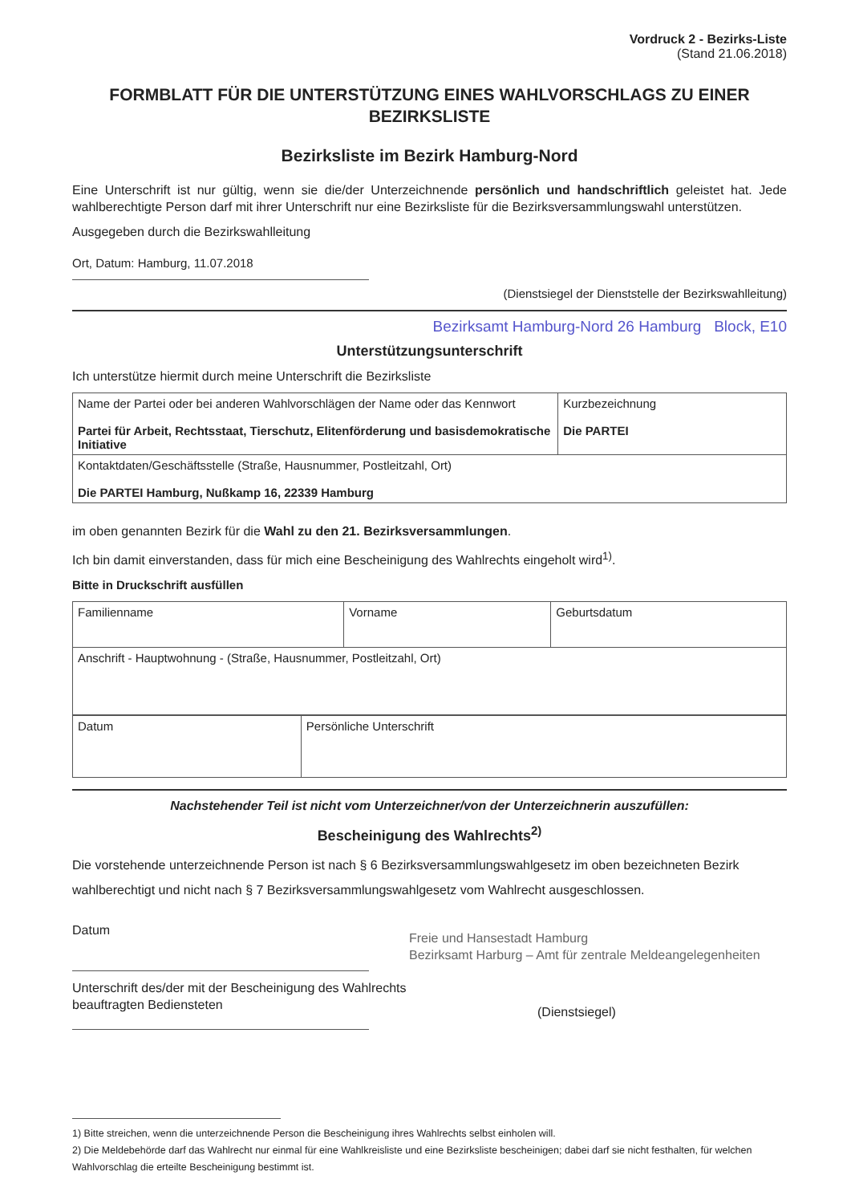Vordruck 2 - Bezirks-Liste
(Stand 21.06.2018)
FORMBLATT FÜR DIE UNTERSTÜTZUNG EINES WAHLVORSCHLAGS ZU EINER BEZIRKSLISTE
Bezirksliste im Bezirk Hamburg-Nord
Eine Unterschrift ist nur gültig, wenn sie die/der Unterzeichnende persönlich und handschriftlich geleistet hat. Jede wahlberechtigte Person darf mit ihrer Unterschrift nur eine Bezirksliste für die Bezirksversammlungswahl unterstützen.
Ausgegeben durch die Bezirkswahlleitung
Ort, Datum: Hamburg, 11.07.2018
(Dienstsiegel der Dienststelle der Bezirkswahlleitung)
Bezirksamt Hamburg-Nord 26 Hamburg Block, E10
Unterstützungsunterschrift
Ich unterstütze hiermit durch meine Unterschrift die Bezirksliste
| Name der Partei oder bei anderen Wahlvorschlägen der Name oder das Kennwort Partei für Arbeit, Rechtsstaat, Tierschutz, Elitenförderung und basisdemokratische Initiative | Kurzbezeichnung Die PARTEI |
| Kontaktdaten/Geschäftsstelle (Straße, Hausnummer, Postleitzahl, Ort) Die PARTEI Hamburg, Nußkamp 16, 22339 Hamburg | |
im oben genannten Bezirk für die Wahl zu den 21. Bezirksversammlungen.
Ich bin damit einverstanden, dass für mich eine Bescheinigung des Wahlrechts eingeholt wird<sup>1)</sup>.
Bitte in Druckschrift ausfüllen
| Familienname | Vorname | Geburtsdatum |
| Anschrift - Hauptwohnung - (Straße, Hausnummer, Postleitzahl, Ort) | | |
| Datum | Persönliche Unterschrift |
Nachstehender Teil ist nicht vom Unterzeichner/von der Unterzeichnerin auszufüllen:
Bescheinigung des Wahlrechts<sup>2)</sup>
Die vorstehende unterzeichnende Person ist nach § 6 Bezirksversammlungswahlgesetz im oben bezeichneten Bezirk wahlberechtigt und nicht nach § 7 Bezirksversammlungswahlgesetz vom Wahlrecht ausgeschlossen.
Datum
Unterschrift des/der mit der Bescheinigung des Wahlrechts beauftragten Bediensteten
Freie und Hansestadt Hamburg
Bezirksamt Harburg – Amt für zentrale Meldeangelegenheiten
(Dienstsiegel)
1) Bitte streichen, wenn die unterzeichnende Person die Bescheinigung ihres Wahlrechts selbst einholen will.
2) Die Meldebehörde darf das Wahlrecht nur einmal für eine Wahlkreisliste und eine Bezirksliste bescheinigen; dabei darf sie nicht festhalten, für welchen Wahlvorschlag die erteilte Bescheinigung bestimmt ist.